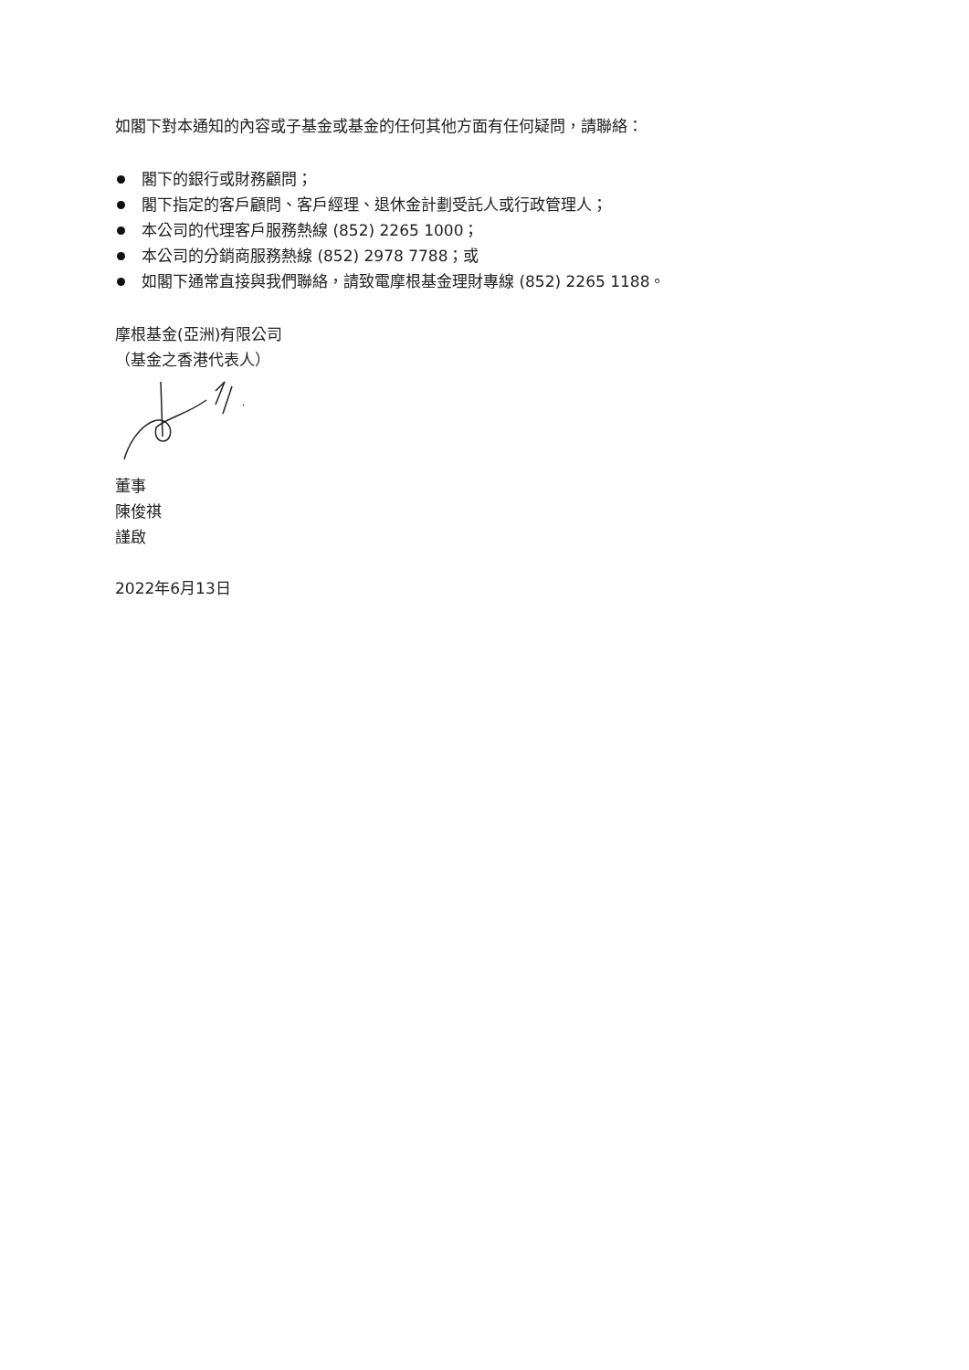如閣下對本通知的內容或子基金或基金的任何其他方面有任何疑問，請聯絡：
閣下的銀行或財務顧問；
閣下指定的客戶顧問、客戶經理、退休金計劃受託人或行政管理人；
本公司的代理客戶服務熱線 (852) 2265 1000；
本公司的分銷商服務熱線 (852) 2978 7788；或
如閣下通常直接與我們聯絡，請致電摩根基金理財專線 (852) 2265 1188。
摩根基金(亞洲)有限公司
（基金之香港代表人）
董事
陳俊祺
謹啟
2022年6月13日